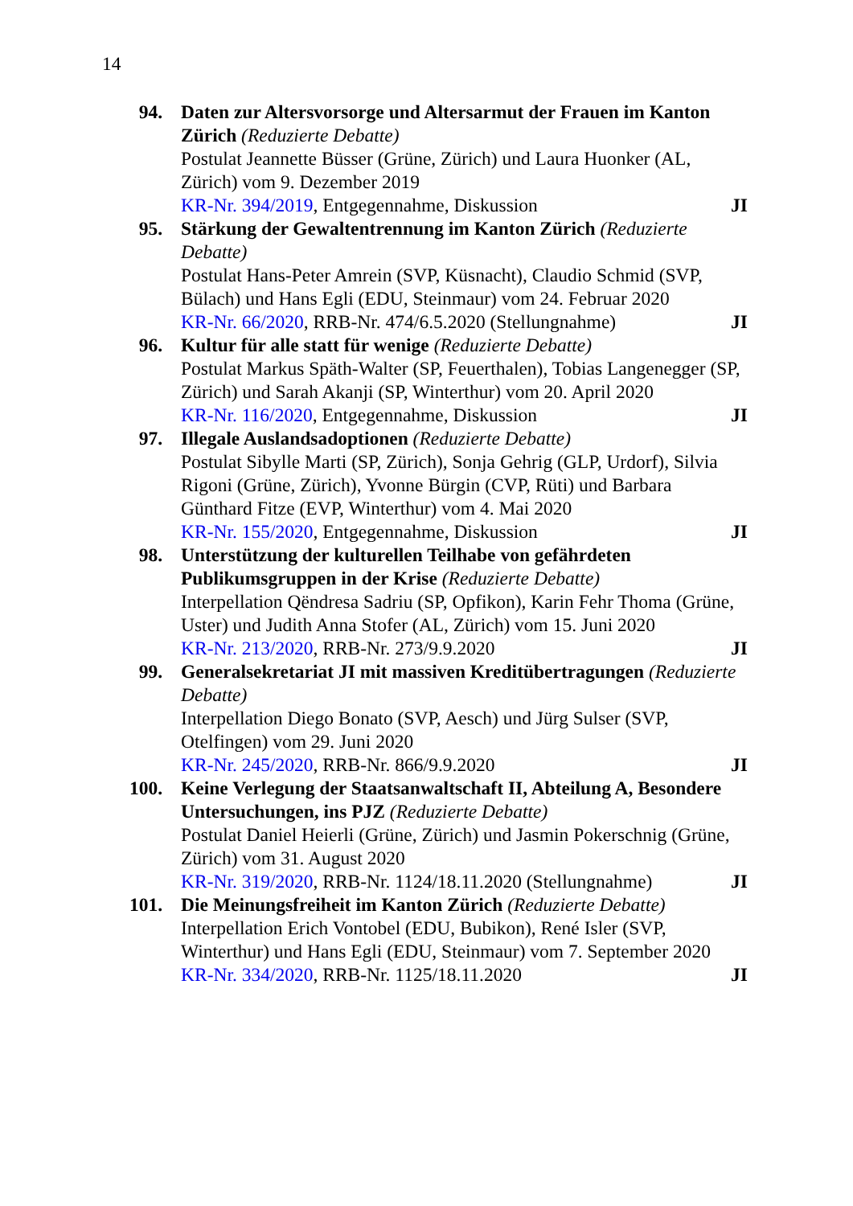14
94. Daten zur Altersvorsorge und Altersarmut der Frauen im Kanton Zürich (Reduzierte Debatte)
Postulat Jeannette Büsser (Grüne, Zürich) und Laura Huonker (AL, Zürich) vom 9. Dezember 2019
KR-Nr. 394/2019, Entgegennahme, Diskussion JI
95. Stärkung der Gewaltentrennung im Kanton Zürich (Reduzierte Debatte)
Postulat Hans-Peter Amrein (SVP, Küsnacht), Claudio Schmid (SVP, Bülach) und Hans Egli (EDU, Steinmaur) vom 24. Februar 2020
KR-Nr. 66/2020, RRB-Nr. 474/6.5.2020 (Stellungnahme) JI
96. Kultur für alle statt für wenige (Reduzierte Debatte)
Postulat Markus Späth-Walter (SP, Feuerthalen), Tobias Langenegger (SP, Zürich) und Sarah Akanji (SP, Winterthur) vom 20. April 2020
KR-Nr. 116/2020, Entgegennahme, Diskussion JI
97. Illegale Auslandsadoptionen (Reduzierte Debatte)
Postulat Sibylle Marti (SP, Zürich), Sonja Gehrig (GLP, Urdorf), Silvia Rigoni (Grüne, Zürich), Yvonne Bürgin (CVP, Rüti) und Barbara Günthard Fitze (EVP, Winterthur) vom 4. Mai 2020
KR-Nr. 155/2020, Entgegennahme, Diskussion JI
98. Unterstützung der kulturellen Teilhabe von gefährdeten Publikumsgruppen in der Krise (Reduzierte Debatte)
Interpellation Qëndresa Sadriu (SP, Opfikon), Karin Fehr Thoma (Grüne, Uster) und Judith Anna Stofer (AL, Zürich) vom 15. Juni 2020
KR-Nr. 213/2020, RRB-Nr. 273/9.9.2020 JI
99. Generalsekretariat JI mit massiven Kreditübertragungen (Reduzierte Debatte)
Interpellation Diego Bonato (SVP, Aesch) und Jürg Sulser (SVP, Otelfingen) vom 29. Juni 2020
KR-Nr. 245/2020, RRB-Nr. 866/9.9.2020 JI
100.
Keine Verlegung der Staatsanwaltschaft II, Abteilung A, Besondere Untersuchungen, ins PJZ (Reduzierte Debatte)
Postulat Daniel Heierli (Grüne, Zürich) und Jasmin Pokerschnig (Grüne, Zürich) vom 31. August 2020
KR-Nr. 319/2020, RRB-Nr. 1124/18.11.2020 (Stellungnahme) JI
101.
Die Meinungsfreiheit im Kanton Zürich (Reduzierte Debatte)
Interpellation Erich Vontobel (EDU, Bubikon), René Isler (SVP, Winterthur) und Hans Egli (EDU, Steinmaur) vom 7. September 2020
KR-Nr. 334/2020, RRB-Nr. 1125/18.11.2020 JI